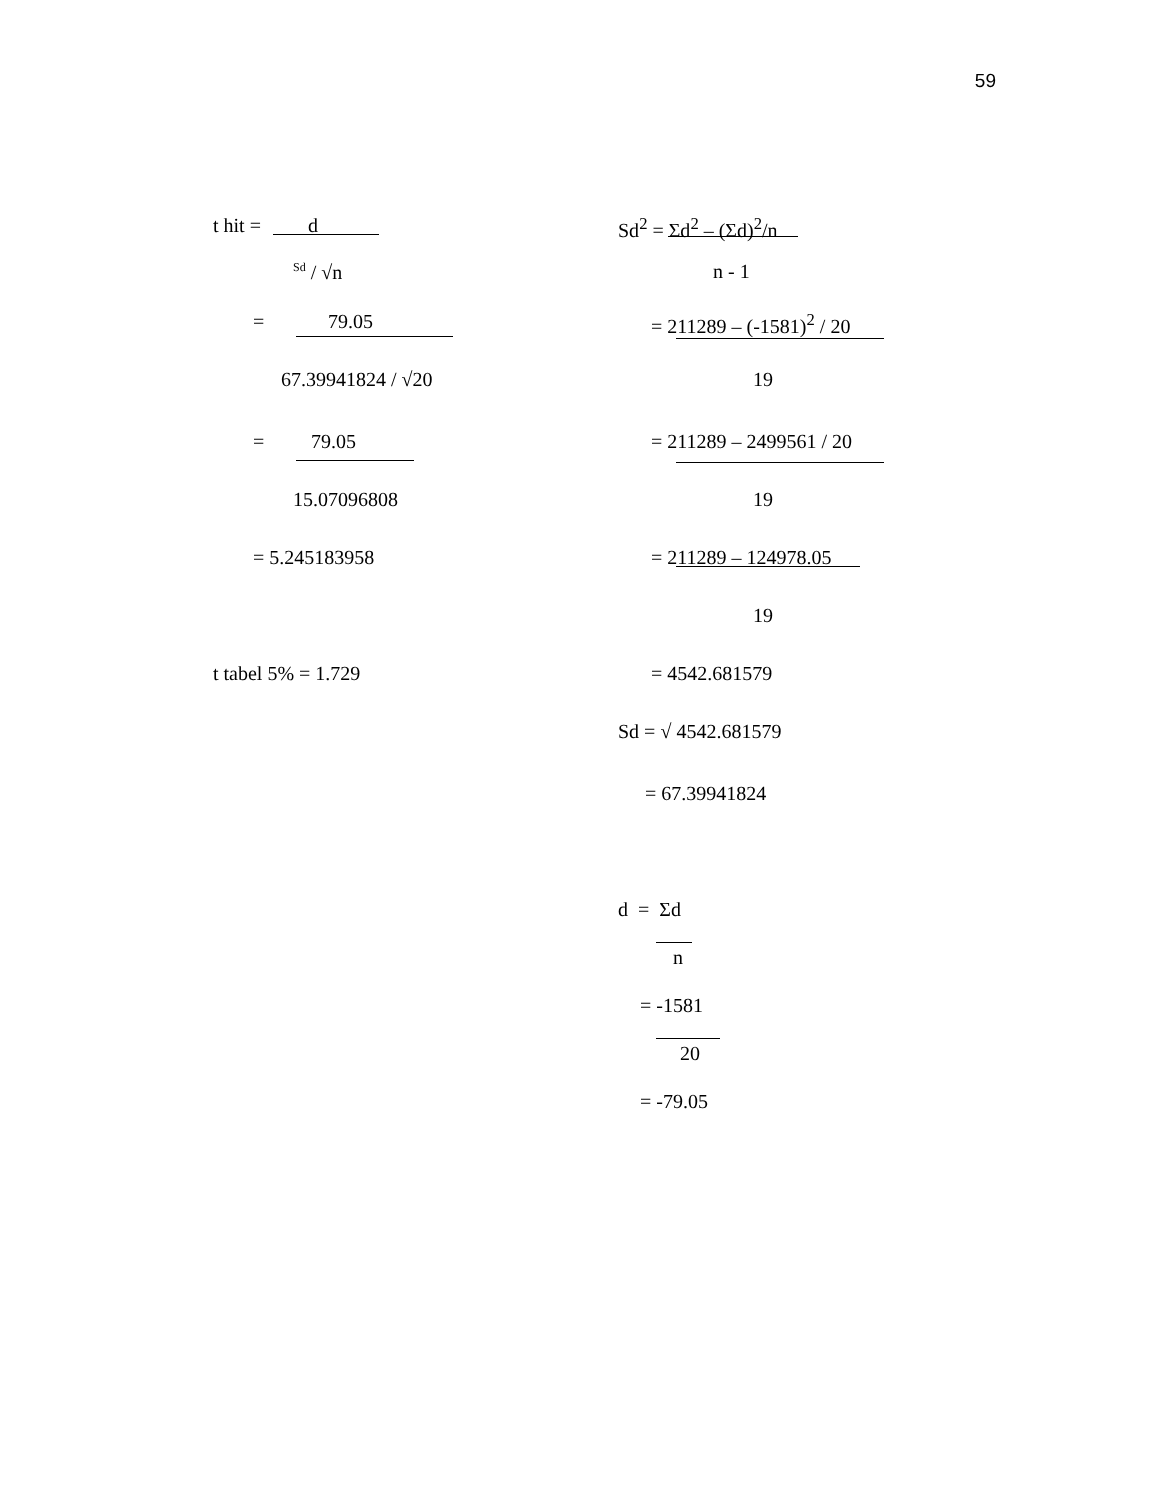59
t hit = d
<sup>Sd</sup> / √n
= 79.05
67.39941824 / √20
= 79.05
15.07096808
= 5.245183958
t tabel 5% = 1.729 Sd<sup>2</sup> = Σd<sup>2</sup> – (Σd)<sup>2</sup>/n n - 1
= 211289 – (-1581)<sup>2</sup> / 20 19
= 211289 – 2499561 / 20 19
= 211289 – 124978.05 19
= 4542.681579
Sd = √ 4542.681579 = 67.39941824
d = Σd n
= -1581 20
= -79.05